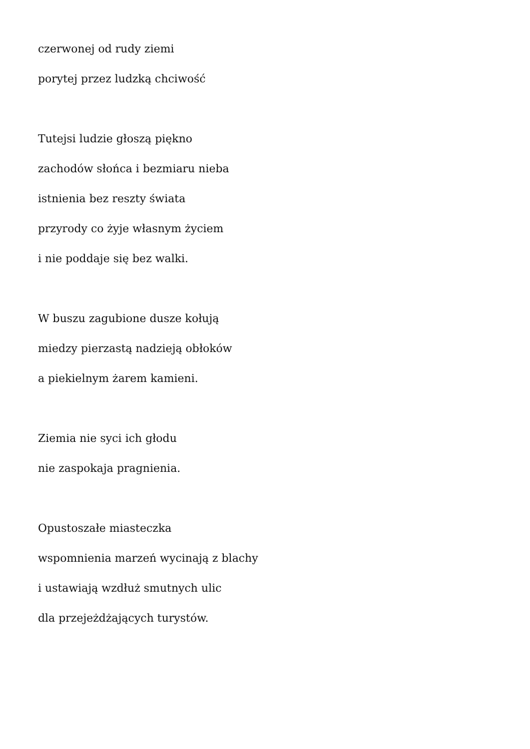czerwonej od rudy ziemi
porytej przez ludzką chciwość
Tutejsi ludzie głoszą piękno
zachodów słońca i bezmiaru nieba
istnienia bez reszty świata
przyrody co żyje własnym życiem
i nie poddaje się bez walki.
W buszu zagubione dusze kołują
miedzy pierzastą nadzieją obłoków
a piekielnym żarem kamieni.
Ziemia nie syci ich głodu
nie zaspokaja pragnienia.
Opustoszałe miasteczka
wspomnienia marzeń wycinają z blachy
i ustawiają wzdłuż smutnych ulic
dla przejeżdżających turystów.